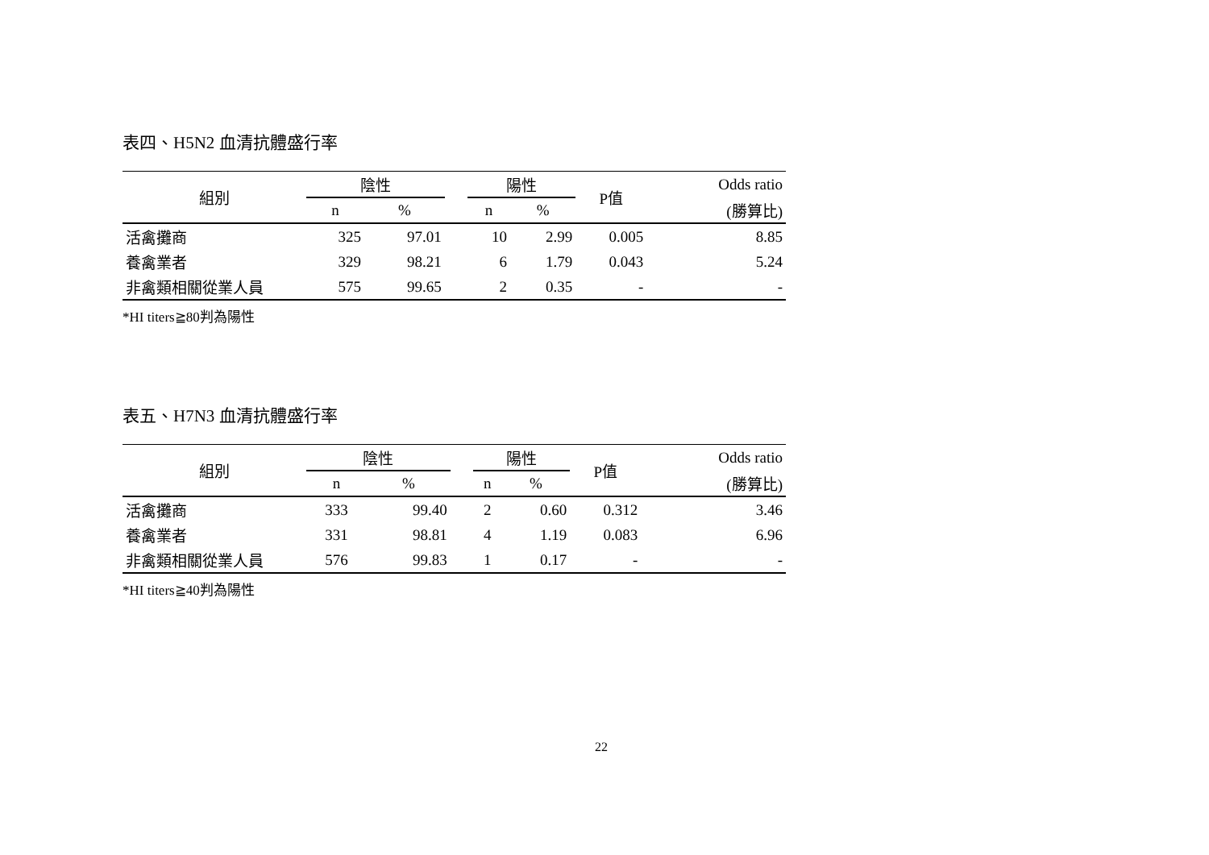表四、H5N2 血清抗體盛行率
| 組別 | 陰性 | | | 陽性 | | P值 | Odds ratio |
| --- | --- | --- | --- | --- | --- | --- | --- |
| | n | % | | n | % | | (勝算比) |
| 活禽攤商 | 325 | 97.01 | | 10 | 2.99 | 0.005 | 8.85 |
| 養禽業者 | 329 | 98.21 | | 6 | 1.79 | 0.043 | 5.24 |
| 非禽類相關從業人員 | 575 | 99.65 | | 2 | 0.35 | - | - |
*HI titers≧80判為陽性
表五、H7N3 血清抗體盛行率
| 組別 | 陰性 | | | 陽性 | | P值 | Odds ratio |
| --- | --- | --- | --- | --- | --- | --- | --- |
| | n | % | | n | % | | (勝算比) |
| 活禽攤商 | 333 | 99.40 | | 2 | 0.60 | 0.312 | 3.46 |
| 養禽業者 | 331 | 98.81 | | 4 | 1.19 | 0.083 | 6.96 |
| 非禽類相關從業人員 | 576 | 99.83 | | 1 | 0.17 | - | - |
*HI titers≧40判為陽性
22